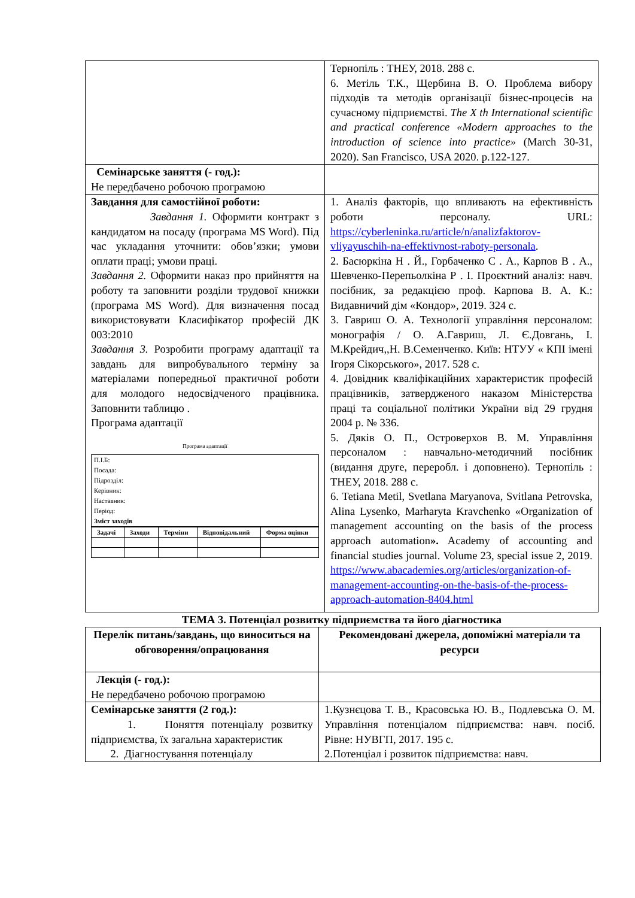| | Тернопіль : ТНЕУ, 2018. 288 с. 6. Метіль Т.К., Щербина В. О. Проблема вибору підходів та методів організації бізнес-процесів на сучасному підприємстві. The X th International scientific and practical conference «Modern approaches to the introduction of science into practice» (March 30-31, 2020). San Francisco, USA 2020. p.122-127. |
| Семінарське заняття (- год.): Не передбачено робочою програмою | |
| Завдання для самостійної роботи: Завдання 1. Оформити контракт з кандидатом на посаду (програма MS Word). Під час укладання уточнити: обов’язки; умови оплати праці; умови праці. Завдання 2. Оформити наказ про прийняття на роботу та заповнити розділи трудової книжки (програма MS Word). Для визначення посад використовувати Класифікатор професій ДК 003:2010 Завдання 3. Розробити програму адаптації та завдань для випробувального терміну за матеріалами попередньої практичної роботи для молодого недосвідченого працівника. Заповнити таблицю . Програма адаптації Програма адаптації П.І.Б: Посада: Підрозділ: Керівник: Наставник: Період: Зміст заходів / Задачі / Заходи / Терміни / Відповідальний / Форма оцінки / | 1. Аналіз факторів, що впливають на ефективність роботи персоналу. URL: https://cyberleninka.ru/article/n/analizfaktorov-vliyayuschih-na-effektivnost-raboty-personala . 2. Басюркіна Н . Й., Горбаченко С . А., Карпов В . А., Шевченко-Перепьолкіна Р . І. Проєктний аналіз: навч. посібник, за редакцією проф. Карпова В. А. К.: Видавничий дім «Кондор», 2019. 324 с. 3. Гавриш О. А. Технології управління персоналом: монографія / О. А.Гавриш, Л. Є.Довгань, І. М.Крейдич,,Н. В.Семенченко. Київ: НТУУ « КПІ імені Ігоря Сікорського», 2017. 528 с. 4. Довідник кваліфікаційних характеристик професій працівників, затвердженого наказом Міністерства праці та соціальної політики України від 29 грудня 2004 р. № 336. 5. Дяків О. П., Островерхов В. М. Управління персоналом : навчально-методичний посібник (видання друге, переробл. і доповнено). Тернопіль : ТНЕУ, 2018. 288 с. 6. Tetiana Metil, Svetlana Maryanova, Svitlana Petrovska, Alina Lysenko, Marharyta Kravchenko «Organization of management accounting on the basis of the process approach automation ». Academy of accounting and financial studies journal. Volume 23, special issue 2, 2019. https://www.abacademies.org/articles/organization-of-management-accounting-on-the-basis-of-the-process-approach-automation-8404.html |
ТЕМА 3. Потенціал розвитку підприємства та його діагностика
| Перелік питань/завдань, що виноситься на обговорення/опрацювання | Рекомендовані джерела, допоміжні матеріали та ресурси |
| Лекція (- год.): Не передбачено робочою програмою | |
| Семінарське заняття (2 год.): 1. Поняття потенціалу розвитку підприємства, їх загальна характеристик 2. Діагностування потенціалу | 1.Кузнєцова Т. В., Красовська Ю. В., Подлевська О. М. Управління потенціалом підприємства: навч. посіб. Рівне: НУВГП, 2017. 195 с. 2.Потенціал і розвиток підприємства: навч. |